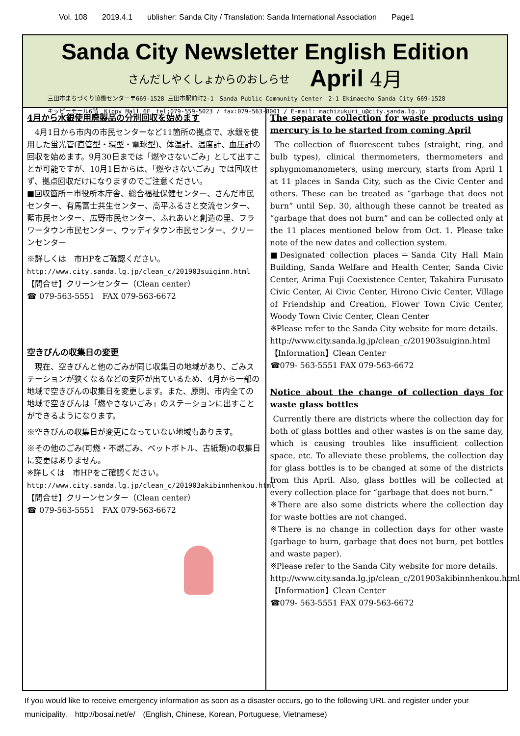Vol. 108 2019.4.1 ublisher: Sanda City / Translation: Sanda International Association Page1
Sanda City Newsletter English Edition
さんだしやくしょからのおしらせ April 4月
三田市まちづくり協働センター〒669-1528 三田市駅前町2-1　Sanda Public Community Center　2-1 Ekimaecho Sanda City 669-1528
キッピーモール6階　Kippy Mall 6F　tel:079-559-5023 / fax:079-563-8001 / E-mail: machizukuri_u@city.sanda.lg.jp
4月から水銀使用廃製品の分別回収を始めます
　4月1日から市内の市民センターなど11箇所の拠点で、水銀を使用した蛍光管(直管型・環型・電球型)、体温計、温度計、血圧計の回収を始めます。9月30日までは「燃やさないごみ」として出すことが可能ですが、10月1日からは、「燃やさないごみ」では回収せず、拠点回収だけになりますのでご注意ください。
■回収箇所＝市役所本庁舎、総合福祉保健センター、さんだ市民センター、有馬富士共生センター、高平ふるさと交流センター、藍市民センター、広野市民センター、ふれあいと創造の里、フラワータウン市民センター、ウッディタウン市民センター、クリーンセンター
※詳しくは　市HPをご確認ください。
http://www.city.sanda.lg.jp/clean_c/201903suiginn.html
【問合せ】クリーンセンター（Clean center）
☎ 079-563-5551　FAX 079-563-6672
空きびんの収集日の変更
　現在、空きびんと他のごみが同じ収集日の地域があり、ごみステーションが狭くなるなどの支障が出ているため、4月から一部の地域で空きびんの収集日を変更します。また、原則、市内全ての地域で空きびんは「燃やさないごみ」のステーションに出すことができるようになります。
※空きびんの収集日が変更になっていない地域もあります。
※その他のごみ(可燃・不燃ごみ、ペットボトル、古紙類)の収集日に変更はありません。
※詳しくは　市HPをご確認ください。
http://www.city.sanda.lg.jp/clean_c/201903akibinnhenkou.html
【問合せ】クリーンセンター（Clean center）
☎ 079-563-5551　FAX 079-563-6672
The separate collection for waste products using mercury is to be started from coming April
The collection of fluorescent tubes (straight, ring, and bulb types), clinical thermometers, thermometers and sphygmomanometers, using mercury, starts from April 1 at 11 places in Sanda City, such as the Civic Center and others. These can be treated as “garbage that does not burn” until Sep. 30, although these cannot be treated as “garbage that does not burn” and can be collected only at the 11 places mentioned below from Oct. 1. Please take note of the new dates and collection system.
■Designated collection places＝Sanda City Hall Main Building, Sanda Welfare and Health Center, Sanda Civic Center, Arima Fuji Coexistence Center, Takahira Furusato Civic Center, Ai Civic Center, Hirono Civic Center, Village of Friendship and Creation, Flower Town Civic Center, Woody Town Civic Center, Clean Center
※Please refer to the Sanda City website for more details.
http://www.city.sanda.lg.jp/clean_c/201903suiginn.html
【Information】Clean Center
☎079- 563-5551 FAX 079-563-6672
Notice about the change of collection days for waste glass bottles
Currently there are districts where the collection day for both of glass bottles and other wastes is on the same day, which is causing troubles like insufficient collection space, etc. To alleviate these problems, the collection day for glass bottles is to be changed at some of the districts from this April. Also, glass bottles will be collected at every collection place for “garbage that does not burn.”
※There are also some districts where the collection day for waste bottles are not changed.
※There is no change in collection days for other waste (garbage to burn, garbage that does not burn, pet bottles and waste paper).
※Please refer to the Sanda City website for more details.
http://www.city.sanda.lg.jp/clean_c/201903akibinnhenkou.html
【Information】Clean Center
☎079- 563-5551 FAX 079-563-6672
If you would like to receive emergency information as soon as a disaster occurs, go to the following URL and register under your municipality.　http://bosai.net/e/　(English, Chinese, Korean, Portuguese, Vietnamese)